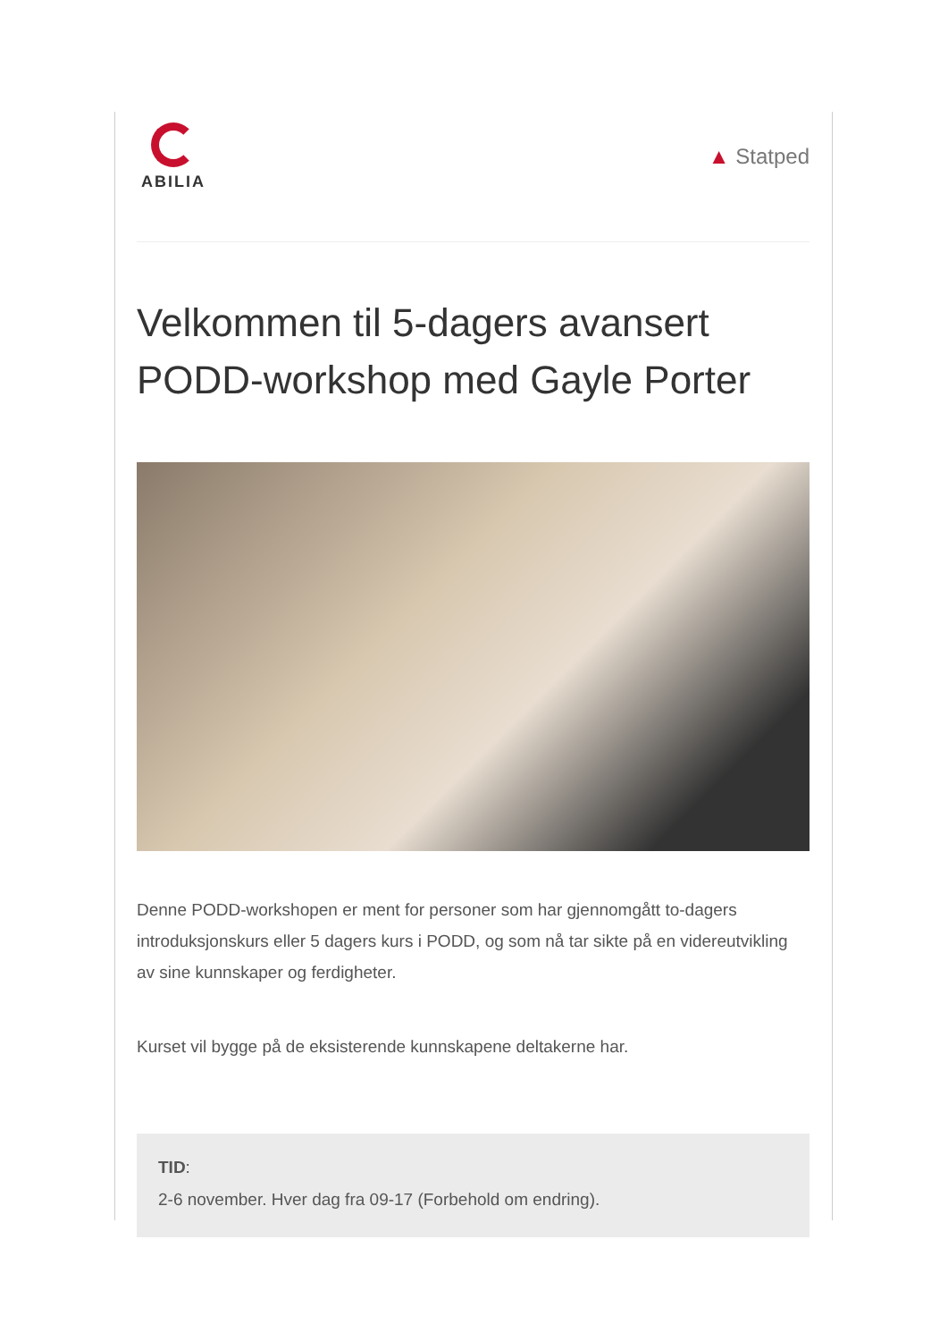ABILIA
▲ Statped
Velkommen til 5-dagers avansert PODD-workshop med Gayle Porter
Denne PODD-workshopen er ment for personer som har gjennomgått to-dagers introduksjonskurs eller 5 dagers kurs i PODD, og som nå tar sikte på en videreutvikling av sine kunnskaper og ferdigheter.
Kurset vil bygge på de eksisterende kunnskapene deltakerne har.
TID:
2-6 november. Hver dag fra 09-17 (Forbehold om endring).